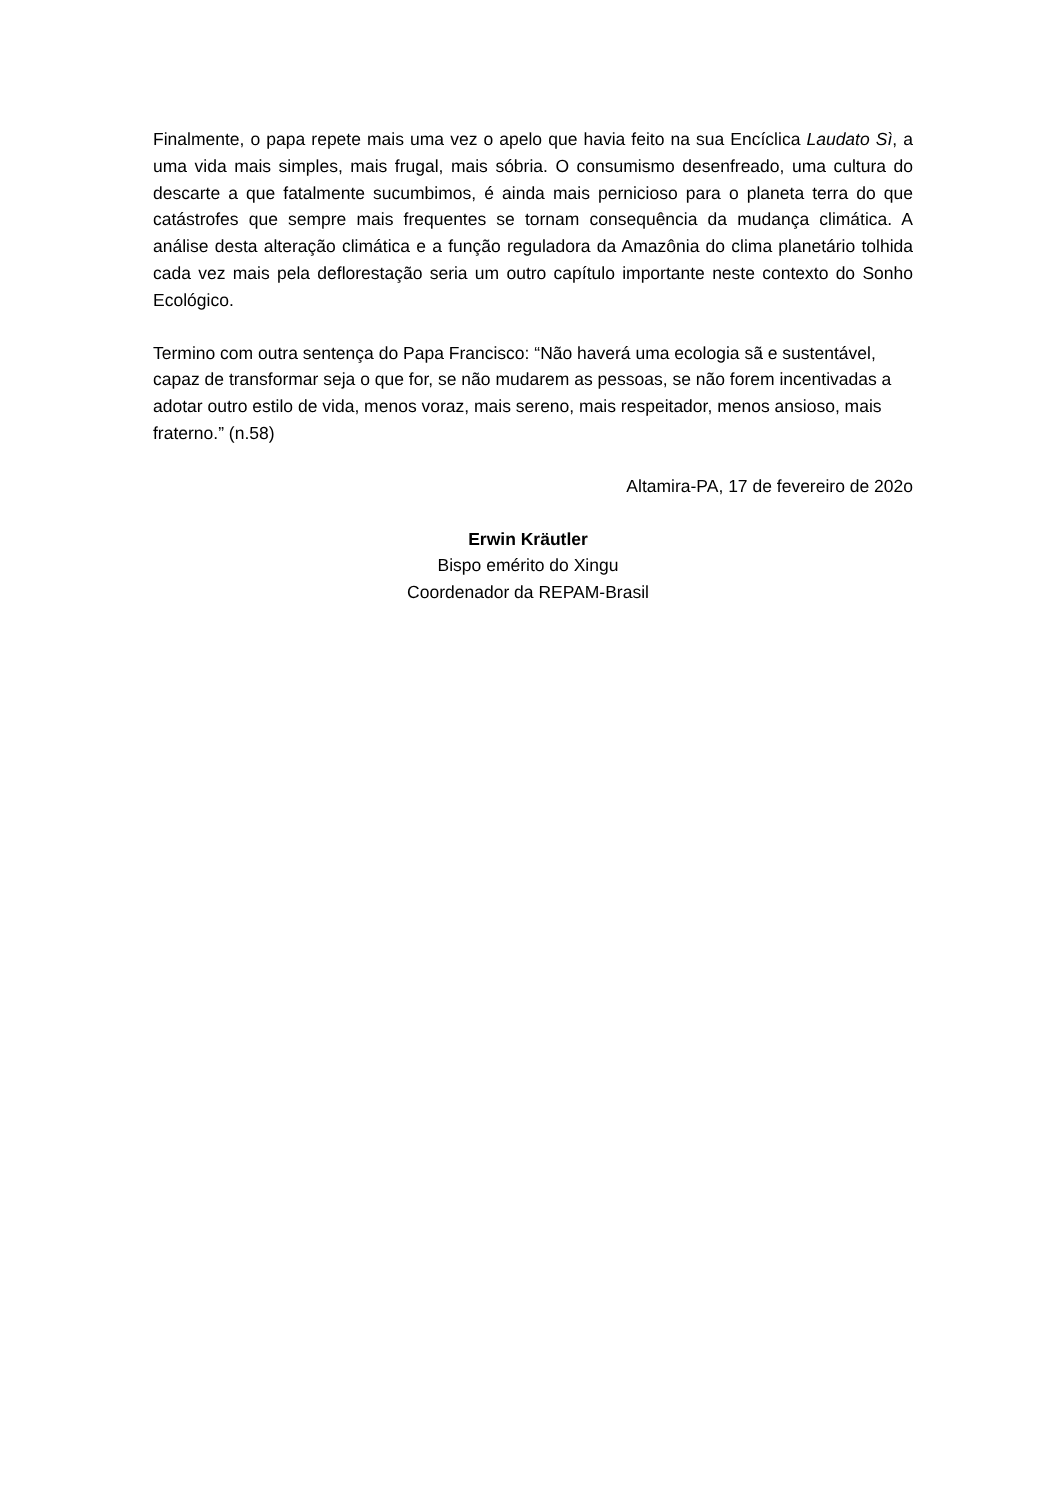Finalmente, o papa repete mais uma vez o apelo que havia feito na sua Encíclica Laudato Sì, a uma vida mais simples, mais frugal, mais sóbria. O consumismo desenfreado, uma cultura do descarte a que fatalmente sucumbimos, é ainda mais pernicioso para o planeta terra do que catástrofes que sempre mais frequentes se tornam consequência da mudança climática. A análise desta alteração climática e a função reguladora da Amazônia do clima planetário tolhida cada vez mais pela deflorestação seria um outro capítulo importante neste contexto do Sonho Ecológico.
Termino com outra sentença do Papa Francisco: “Não haverá uma ecologia sã e sustentável, capaz de transformar seja o que for, se não mudarem as pessoas, se não forem incentivadas a adotar outro estilo de vida, menos voraz, mais sereno, mais respeitador, menos ansioso, mais fraterno.” (n.58)
Altamira-PA, 17 de fevereiro de 202o
Erwin Kräutler
Bispo emérito do Xingu
Coordenador da REPAM-Brasil